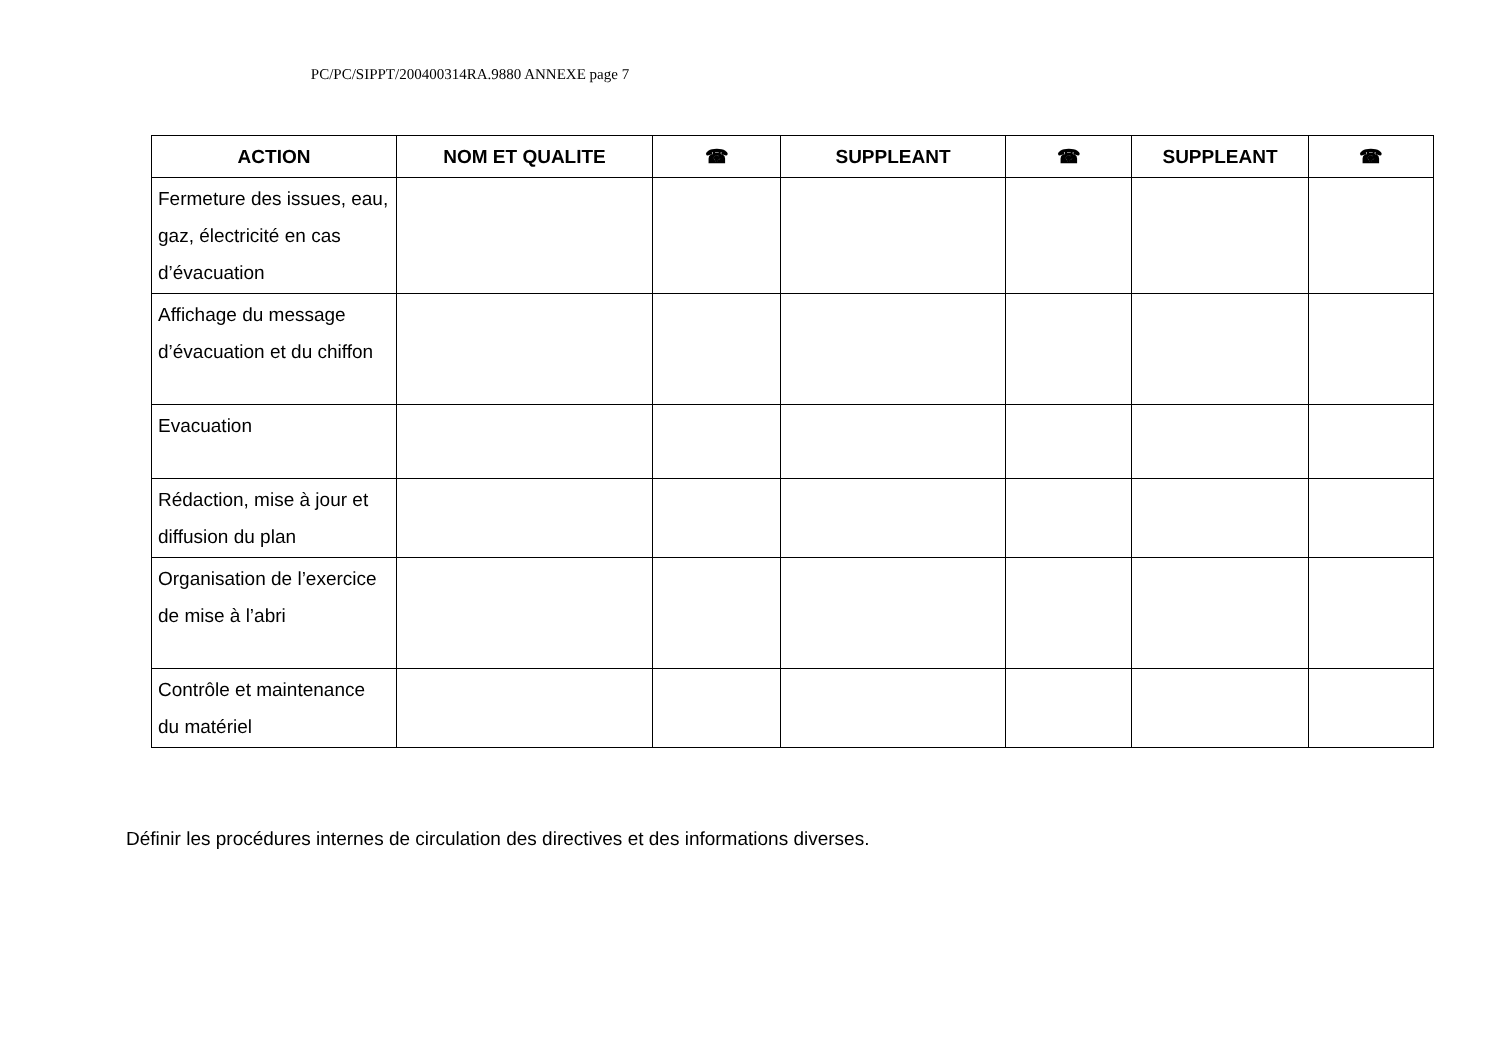PC/PC/SIPPT/200400314RA.9880 ANNEXE page 7
| ACTION | NOM ET QUALITE | ☎ | SUPPLEANT | ☎ | SUPPLEANT | ☎ |
| --- | --- | --- | --- | --- | --- | --- |
| Fermeture des issues, eau, gaz, électricité en cas d’évacuation | | | | | | |
| Affichage du message d’évacuation et du chiffon | | | | | | |
| Evacuation | | | | | | |
| Rédaction, mise à jour et diffusion du plan | | | | | | |
| Organisation de l’exercice de mise à l’abri | | | | | | |
| Contrôle et maintenance du matériel | | | | | | |
Définir les procédures internes de circulation des directives et des informations diverses.